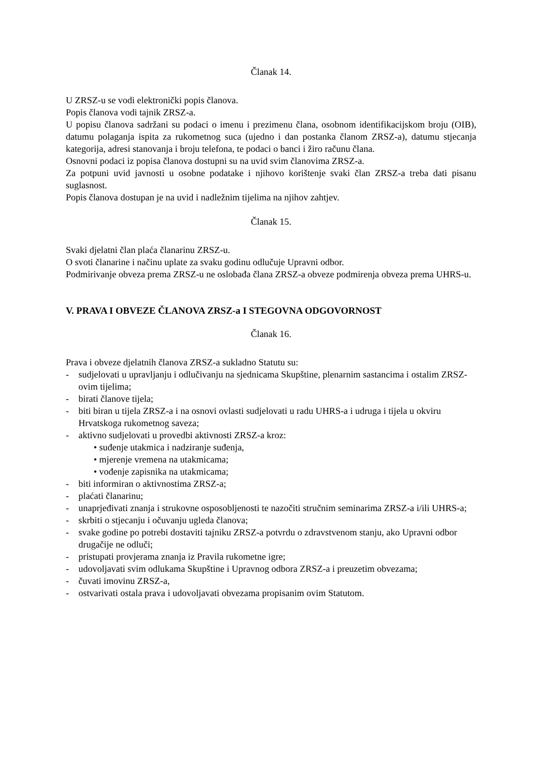Članak 14.
U ZRSZ-u se vodi elektronički popis članova.
Popis članova vodi tajnik ZRSZ-a.
U popisu članova sadržani su podaci o imenu i prezimenu člana, osobnom identifikacijskom broju (OIB), datumu polaganja ispita za rukometnog suca (ujedno i dan postanka članom ZRSZ-a), datumu stjecanja kategorija, adresi stanovanja i broju telefona, te podaci o banci i žiro računu člana.
Osnovni podaci iz popisa članova dostupni su na uvid svim članovima ZRSZ-a.
Za potpuni uvid javnosti u osobne podatake i njihovo korištenje svaki član ZRSZ-a treba dati pisanu suglasnost.
Popis članova dostupan je na uvid i nadležnim tijelima na njihov zahtjev.
Članak 15.
Svaki djelatni član plaća članarinu ZRSZ-u.
O svoti članarine i načinu uplate za svaku godinu odlučuje Upravni odbor.
Podmirivanje obveza prema ZRSZ-u ne oslobađa člana ZRSZ-a obveze podmirenja obveza prema UHRS-u.
V. PRAVA I OBVEZE ČLANOVA ZRSZ-a I STEGOVNA ODGOVORNOST
Članak 16.
Prava i obveze djelatnih članova ZRSZ-a sukladno Statutu su:
- sudjelovati u upravljanju i odlučivanju na sjednicama Skupštine, plenarnim sastancima i ostalim ZRSZ-ovim tijelima;
- birati članove tijela;
- biti biran u tijela ZRSZ-a i na osnovi ovlasti sudjelovati u radu UHRS-a i udruga i tijela u okviru Hrvatskoga rukometnog saveza;
- aktivno sudjelovati u provedbi aktivnosti ZRSZ-a kroz:
• suđenje utakmica i nadziranje suđenja,
• mjerenje vremena na utakmicama;
• vođenje zapisnika na utakmicama;
- biti informiran o aktivnostima ZRSZ-a;
- plaćati članarinu;
- unaprjeđivati znanja i strukovne osposobljenosti te nazočiti stručnim seminarima ZRSZ-a i/ili UHRS-a;
- skrbiti o stjecanju i očuvanju ugleda članova;
- svake godine po potrebi dostaviti tajniku ZRSZ-a potvrdu o zdravstvenom stanju, ako Upravni odbor drugačije ne odluči;
- pristupati provjerama znanja iz Pravila rukometne igre;
- udovoljavati svim odlukama Skupštine i Upravnog odbora ZRSZ-a i preuzetim obvezama;
- čuvati imovinu ZRSZ-a,
- ostvarivati ostala prava i udovoljavati obvezama propisanim ovim Statutom.